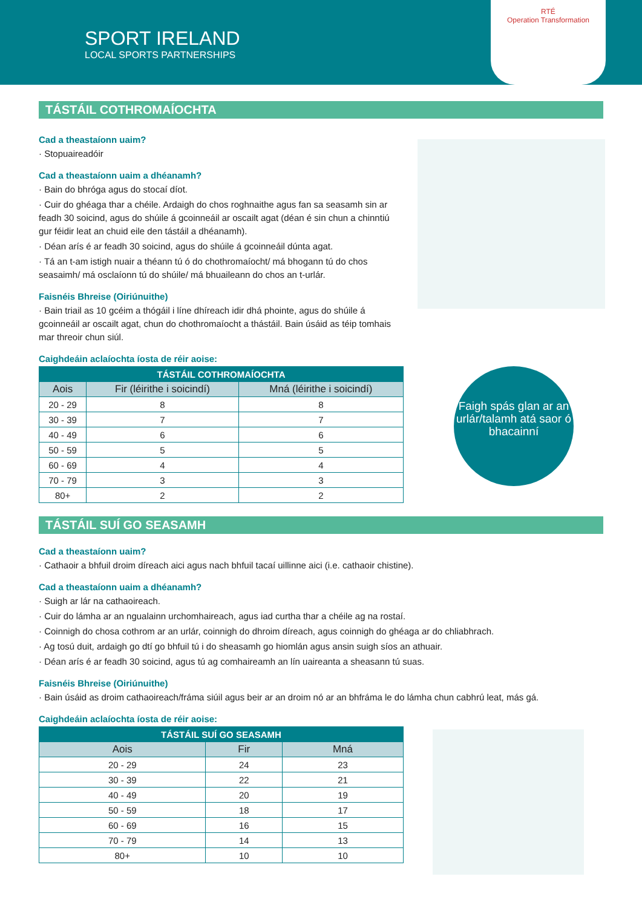SPORT IRELAND
LOCAL SPORTS PARTNERSHIPS
RTÉ
Operation Transformation
TÁSTÁIL COTHROMAÍOCHTA
Cad a theastaíonn uaim?
· Stopuaireadóir
Cad a theastaíonn uaim a dhéanamh?
· Bain do bhróga agus do stocaí díot.
· Cuir do ghéaga thar a chéile. Ardaigh do chos roghnaithe agus fan sa seasamh sin ar feadh 30 soicind, agus do shúile á gcoinneáil ar oscailt agat (déan é sin chun a chinntiú gur féidir leat an chuid eile den tástáil a dhéanamh).
· Déan arís é ar feadh 30 soicind, agus do shúile á gcoinneáil dúnta agat.
· Tá an t-am istigh nuair a théann tú ó do chothromaíocht/ má bhogann tú do chos seasaimh/ má osclaíonn tú do shúile/ má bhuaileann do chos an t-urlár.
Faisnéis Bhreise (Oiriúnuithe)
· Bain triail as 10 gcéim a thógáil i líne dhíreach idir dhá phointe, agus do shúile á gcoinneáil ar oscailt agat, chun do chothromaíocht a thástáil. Bain úsáid as téip tomhais mar threoir chun siúl.
Caighdeáin aclaíochta íosta de réir aoise:
| TÁSTÁIL COTHROMAÍOCHTA | | |
| --- | --- | --- |
| Aois | Fir (léirithe i soicindí) | Mná (léirithe i soicindí) |
| 20 - 29 | 8 | 8 |
| 30 - 39 | 7 | 7 |
| 40 - 49 | 6 | 6 |
| 50 - 59 | 5 | 5 |
| 60 - 69 | 4 | 4 |
| 70 - 79 | 3 | 3 |
| 80+ | 2 | 2 |
Faigh spás glan ar an urlár/talamh atá saor ó bhacainní
TÁSTÁIL SUÍ GO SEASAMH
Cad a theastaíonn uaim?
· Cathaoir a bhfuil droim díreach aici agus nach bhfuil tacaí uillinne aici (i.e. cathaoir chistine).
Cad a theastaíonn uaim a dhéanamh?
· Suigh ar lár na cathaoireach.
· Cuir do lámha ar an ngualainn urchomhaireach, agus iad curtha thar a chéile ag na rostaí.
· Coinnigh do chosa cothrom ar an urlár, coinnigh do dhroim díreach, agus coinnigh do ghéaga ar do chliabhrach.
· Ag tosú duit, ardaigh go dtí go bhfuil tú i do sheasamh go hiomlán agus ansin suigh síos an athuair.
· Déan arís é ar feadh 30 soicind, agus tú ag comhaireamh an lín uaireanta a sheasann tú suas.
Faisnéis Bhreise (Oiriúnuithe)
· Bain úsáid as droim cathaoireach/fráma siúil agus beir ar an droim nó ar an bhfráma le do lámha chun cabhrú leat, más gá.
Caighdeáin aclaíochta íosta de réir aoise:
| TÁSTÁIL SUÍ GO SEASAMH | | |
| --- | --- | --- |
| Aois | Fir | Mná |
| 20 - 29 | 24 | 23 |
| 30 - 39 | 22 | 21 |
| 40 - 49 | 20 | 19 |
| 50 - 59 | 18 | 17 |
| 60 - 69 | 16 | 15 |
| 70 - 79 | 14 | 13 |
| 80+ | 10 | 10 |